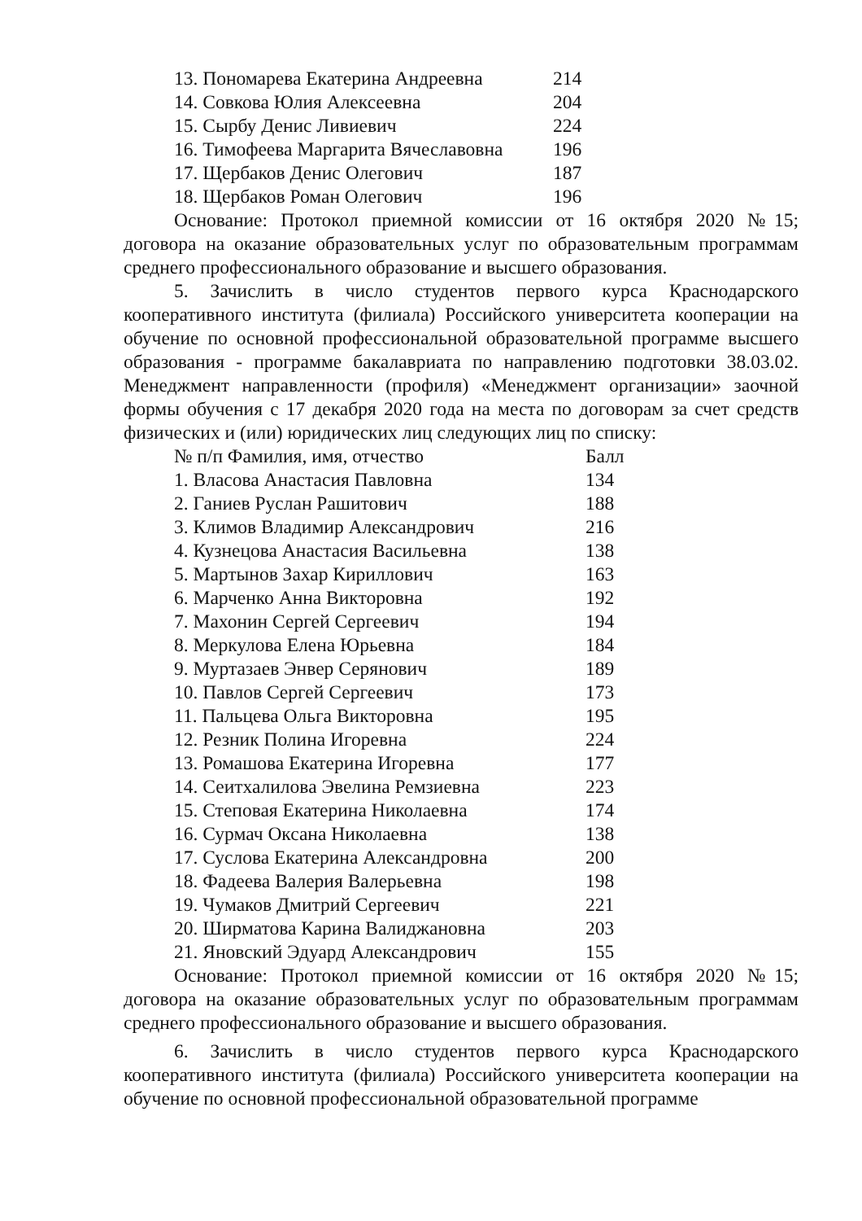| 13. Пономарева Екатерина Андреевна | 214 |
| 14. Совкова Юлия Алексеевна | 204 |
| 15. Сырбу Денис Ливиевич | 224 |
| 16. Тимофеева Маргарита Вячеславовна | 196 |
| 17. Щербаков Денис Олегович | 187 |
| 18. Щербаков Роман Олегович | 196 |
Основание: Протокол приемной комиссии от 16 октября 2020 №15; договора на оказание образовательных услуг по образовательным программам среднего профессионального образование и высшего образования.
5. Зачислить в число студентов первого курса Краснодарского кооперативного института (филиала) Российского университета кооперации на обучение по основной профессиональной образовательной программе высшего образования - программе бакалавриата по направлению подготовки 38.03.02. Менеджмент направленности (профиля) «Менеджмент организации» заочной формы обучения с 17 декабря 2020 года на места по договорам за счет средств физических и (или) юридических лиц следующих лиц по списку:
| № п/п Фамилия, имя, отчество | Балл |
| --- | --- |
| 1. Власова Анастасия Павловна | 134 |
| 2. Ганиев Руслан Рашитович | 188 |
| 3. Климов Владимир Александрович | 216 |
| 4. Кузнецова Анастасия Васильевна | 138 |
| 5. Мартынов Захар Кириллович | 163 |
| 6. Марченко Анна Викторовна | 192 |
| 7. Махонин Сергей Сергеевич | 194 |
| 8. Меркулова Елена Юрьевна | 184 |
| 9. Муртазаев Энвер Серянович | 189 |
| 10. Павлов Сергей Сергеевич | 173 |
| 11. Пальцева Ольга Викторовна | 195 |
| 12. Резник Полина Игоревна | 224 |
| 13. Ромашова Екатерина Игоревна | 177 |
| 14. Сеитхалилова Эвелина Ремзиевна | 223 |
| 15. Степовая Екатерина Николаевна | 174 |
| 16. Сурмач Оксана Николаевна | 138 |
| 17. Суслова Екатерина Александровна | 200 |
| 18. Фадеева Валерия Валерьевна | 198 |
| 19. Чумаков Дмитрий Сергеевич | 221 |
| 20. Ширматова Карина Валиджановна | 203 |
| 21. Яновский Эдуард Александрович | 155 |
Основание: Протокол приемной комиссии от 16 октября 2020 №15; договора на оказание образовательных услуг по образовательным программам среднего профессионального образование и высшего образования.
6. Зачислить в число студентов первого курса Краснодарского кооперативного института (филиала) Российского университета кооперации на обучение по основной профессиональной образовательной программе